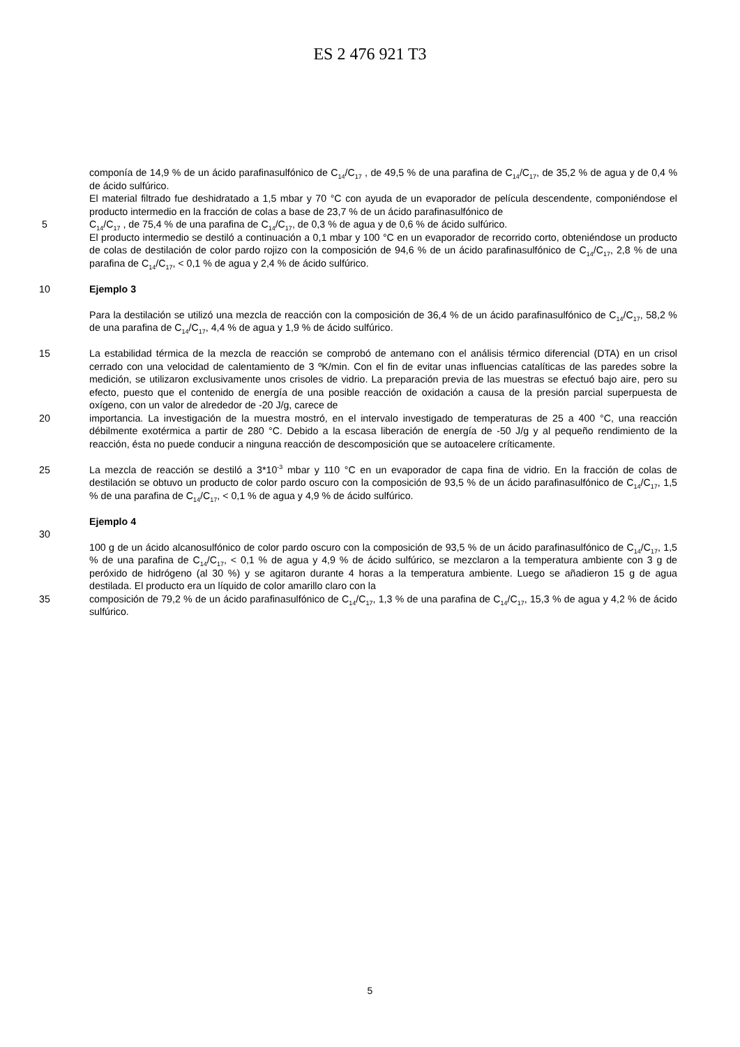ES 2 476 921 T3
componía de 14,9 % de un ácido parafinasulfónico de C<sub>14</sub>/C<sub>17</sub> , de 49,5 % de una parafina de C<sub>14</sub>/C<sub>17</sub>, de 35,2 % de agua y de 0,4 % de ácido sulfúrico.
El material filtrado fue deshidratado a 1,5 mbar y 70 °C con ayuda de un evaporador de película descendente, componiéndose el producto intermedio en la fracción de colas a base de 23,7 % de un ácido parafinasulfónico de
5 C<sub>14</sub>/C<sub>17</sub> , de 75,4 % de una parafina de C<sub>14</sub>/C<sub>17</sub>, de 0,3 % de agua y de 0,6 % de ácido sulfúrico.
El producto intermedio se destiló a continuación a 0,1 mbar y 100 °C en un evaporador de recorrido corto, obteniéndose un producto de colas de destilación de color pardo rojizo con la composición de 94,6 % de un ácido parafinasulfónico de C<sub>14</sub>/C<sub>17</sub>, 2,8 % de una parafina de C<sub>14</sub>/C<sub>17</sub>, < 0,1 % de agua y 2,4 % de ácido sulfúrico.
10 Ejemplo 3
Para la destilación se utilizó una mezcla de reacción con la composición de 36,4 % de un ácido parafinasulfónico de C<sub>14</sub>/C<sub>17</sub>, 58,2 % de una parafina de C<sub>14</sub>/C<sub>17</sub>, 4,4 % de agua y 1,9 % de ácido sulfúrico.
15 La estabilidad térmica de la mezcla de reacción se comprobó de antemano con el análisis térmico diferencial (DTA) en un crisol cerrado con una velocidad de calentamiento de 3 ºK/min. Con el fin de evitar unas influencias catalíticas de las paredes sobre la medición, se utilizaron exclusivamente unos crisoles de vidrio. La preparación previa de las muestras se efectuó bajo aire, pero su efecto, puesto que el contenido de energía de una posible reacción de oxidación a causa de la presión parcial superpuesta de oxígeno, con un valor de alrededor de -20 J/g, carece de
20 importancia. La investigación de la muestra mostró, en el intervalo investigado de temperaturas de 25 a 400 °C, una reacción débilmente exotérmica a partir de 280 °C. Debido a la escasa liberación de energía de -50 J/g y al pequeño rendimiento de la reacción, ésta no puede conducir a ninguna reacción de descomposición que se autoacelere críticamente.
25 La mezcla de reacción se destiló a 3*10<sup>-3</sup> mbar y 110 °C en un evaporador de capa fina de vidrio. En la fracción de colas de destilación se obtuvo un producto de color pardo oscuro con la composición de 93,5 % de un ácido parafinasulfónico de C<sub>14</sub>/C<sub>17</sub>, 1,5 % de una parafina de C<sub>14</sub>/C<sub>17</sub>, < 0,1 % de agua y 4,9 % de ácido sulfúrico.
Ejemplo 4
30
100 g de un ácido alcanosulfónico de color pardo oscuro con la composición de 93,5 % de un ácido parafinasulfónico de C<sub>14</sub>/C<sub>17</sub>, 1,5 % de una parafina de C<sub>14</sub>/C<sub>17</sub>, < 0,1 % de agua y 4,9 % de ácido sulfúrico, se mezclaron a la temperatura ambiente con 3 g de peróxido de hidrógeno (al 30 %) y se agitaron durante 4 horas a la temperatura ambiente. Luego se añadieron 15 g de agua destilada. El producto era un líquido de color amarillo claro con la
35 composición de 79,2 % de un ácido parafinasulfónico de C<sub>14</sub>/C<sub>17</sub>, 1,3 % de una parafina de C<sub>14</sub>/C<sub>17</sub>, 15,3 % de agua y 4,2 % de ácido sulfúrico.
5